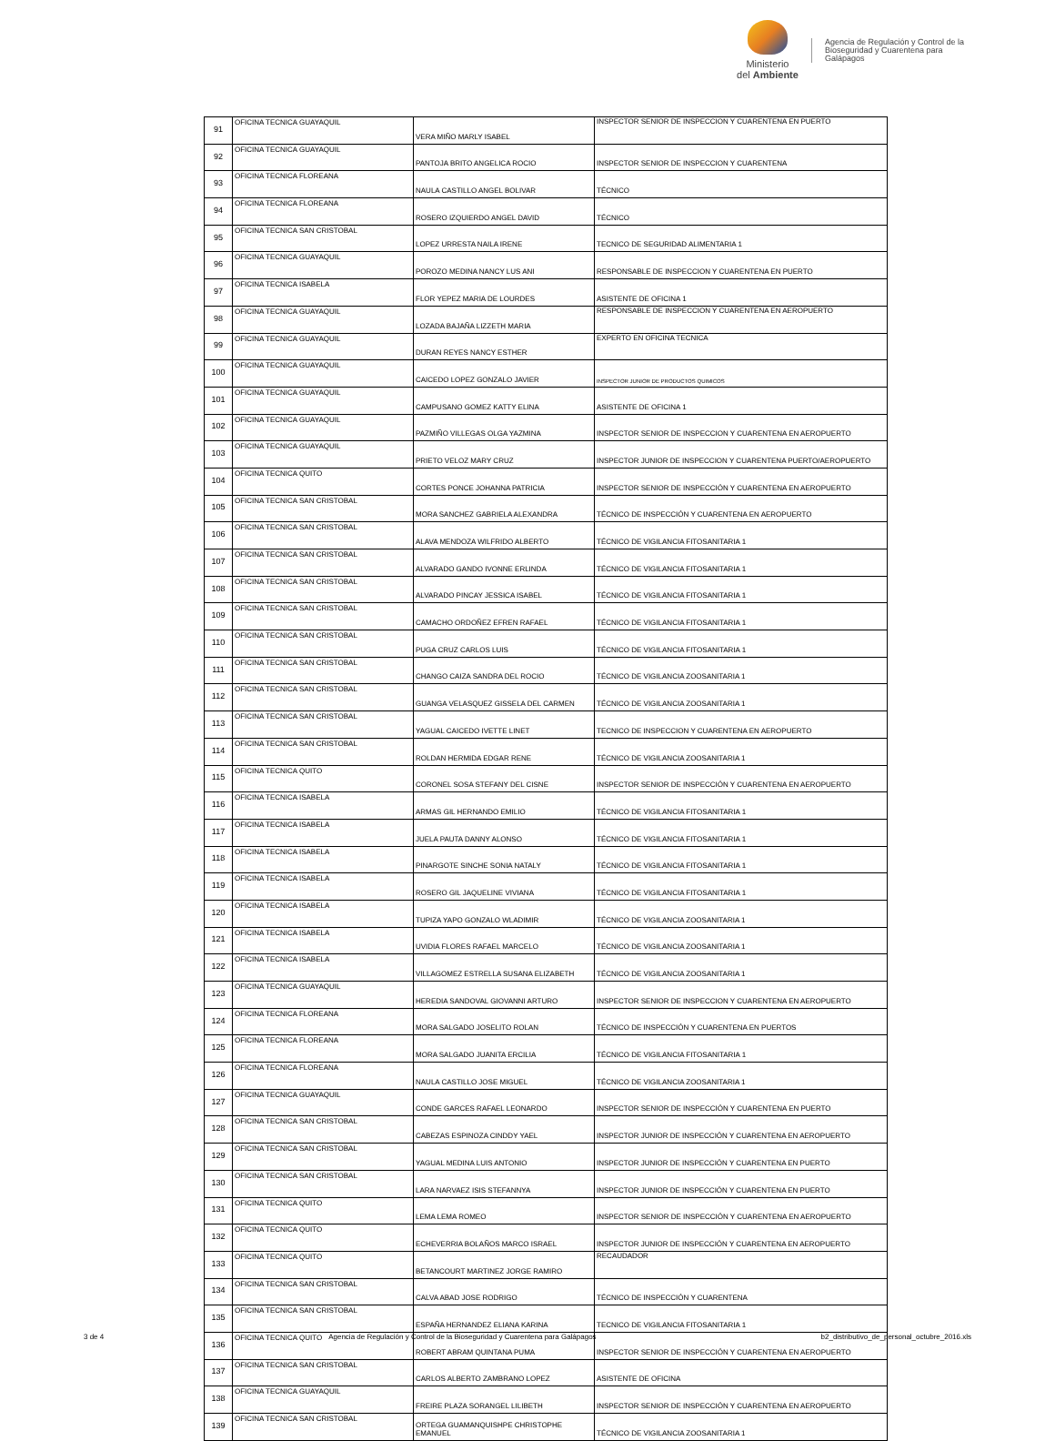Ministerio
del Ambiente
Agencia de Regulación y Control de la
Bioseguridad y Cuarentena para
Galápagos
| 91 | OFICINA TECNICA GUAYAQUIL | VERA MIÑO MARLY ISABEL | INSPECTOR SENIOR DE INSPECCION Y CUARENTENA EN PUERTO |
| 92 | OFICINA TECNICA GUAYAQUIL | PANTOJA BRITO ANGELICA ROCIO | INSPECTOR SENIOR DE INSPECCION Y CUARENTENA |
| 93 | OFICINA TECNICA FLOREANA | NAULA CASTILLO ANGEL BOLIVAR | TÉCNICO |
| 94 | OFICINA TECNICA FLOREANA | ROSERO IZQUIERDO ANGEL DAVID | TÉCNICO |
| 95 | OFICINA TECNICA SAN CRISTOBAL | LOPEZ URRESTA NAILA IRENE | TECNICO DE SEGURIDAD ALIMENTARIA 1 |
| 96 | OFICINA TECNICA GUAYAQUIL | POROZO MEDINA NANCY LUS ANI | RESPONSABLE DE INSPECCION Y CUARENTENA EN PUERTO |
| 97 | OFICINA TECNICA ISABELA | FLOR YEPEZ MARIA DE LOURDES | ASISTENTE DE OFICINA 1 |
| 98 | OFICINA TECNICA GUAYAQUIL | LOZADA BAJAÑA LIZZETH MARIA | RESPONSABLE DE INSPECCION Y CUARENTENA EN AEROPUERTO |
| 99 | OFICINA TECNICA GUAYAQUIL | DURAN REYES NANCY ESTHER | EXPERTO EN OFICINA TECNICA |
| 100 | OFICINA TECNICA GUAYAQUIL | CAICEDO LOPEZ GONZALO JAVIER | INSPECTOR JUNIOR DE PRODUCTOS QUIMICOS |
| 101 | OFICINA TECNICA GUAYAQUIL | CAMPUSANO GOMEZ KATTY ELINA | ASISTENTE DE OFICINA 1 |
| 102 | OFICINA TECNICA GUAYAQUIL | PAZMIÑO VILLEGAS OLGA YAZMINA | INSPECTOR SENIOR DE INSPECCION Y CUARENTENA EN AEROPUERTO |
| 103 | OFICINA TECNICA GUAYAQUIL | PRIETO VELOZ MARY CRUZ | INSPECTOR JUNIOR DE INSPECCION Y CUARENTENA PUERTO/AEROPUERTO |
| 104 | OFICINA TECNICA QUITO | CORTES PONCE JOHANNA PATRICIA | INSPECTOR SENIOR DE INSPECCIÓN Y CUARENTENA EN AEROPUERTO |
| 105 | OFICINA TECNICA SAN CRISTOBAL | MORA SANCHEZ GABRIELA ALEXANDRA | TÉCNICO DE INSPECCIÓN Y CUARENTENA EN AEROPUERTO |
| 106 | OFICINA TECNICA SAN CRISTOBAL | ALAVA MENDOZA WILFRIDO ALBERTO | TÉCNICO DE VIGILANCIA FITOSANITARIA 1 |
| 107 | OFICINA TECNICA SAN CRISTOBAL | ALVARADO GANDO IVONNE ERLINDA | TÉCNICO DE VIGILANCIA FITOSANITARIA 1 |
| 108 | OFICINA TECNICA SAN CRISTOBAL | ALVARADO PINCAY JESSICA ISABEL | TÉCNICO DE VIGILANCIA FITOSANITARIA 1 |
| 109 | OFICINA TECNICA SAN CRISTOBAL | CAMACHO ORDOÑEZ EFREN RAFAEL | TÉCNICO DE VIGILANCIA FITOSANITARIA 1 |
| 110 | OFICINA TECNICA SAN CRISTOBAL | PUGA CRUZ CARLOS LUIS | TÉCNICO DE VIGILANCIA FITOSANITARIA 1 |
| 111 | OFICINA TECNICA SAN CRISTOBAL | CHANGO CAIZA SANDRA DEL ROCIO | TÉCNICO DE VIGILANCIA ZOOSANITARIA 1 |
| 112 | OFICINA TECNICA SAN CRISTOBAL | GUANGA VELASQUEZ GISSELA DEL CARMEN | TÉCNICO DE VIGILANCIA ZOOSANITARIA 1 |
| 113 | OFICINA TECNICA SAN CRISTOBAL | YAGUAL CAICEDO IVETTE LINET | TECNICO DE INSPECCION Y CUARENTENA EN AEROPUERTO |
| 114 | OFICINA TECNICA SAN CRISTOBAL | ROLDAN HERMIDA EDGAR RENE | TÉCNICO DE VIGILANCIA ZOOSANITARIA 1 |
| 115 | OFICINA TECNICA QUITO | CORONEL SOSA STEFANY DEL CISNE | INSPECTOR SENIOR DE INSPECCIÓN Y CUARENTENA EN AEROPUERTO |
| 116 | OFICINA TECNICA ISABELA | ARMAS GIL HERNANDO EMILIO | TÉCNICO DE VIGILANCIA FITOSANITARIA 1 |
| 117 | OFICINA TECNICA ISABELA | JUELA PAUTA DANNY ALONSO | TÉCNICO DE VIGILANCIA FITOSANITARIA 1 |
| 118 | OFICINA TECNICA ISABELA | PINARGOTE SINCHE SONIA NATALY | TÉCNICO DE VIGILANCIA FITOSANITARIA 1 |
| 119 | OFICINA TECNICA ISABELA | ROSERO GIL JAQUELINE VIVIANA | TÉCNICO DE VIGILANCIA FITOSANITARIA 1 |
| 120 | OFICINA TECNICA ISABELA | TUPIZA YAPO GONZALO WLADIMIR | TÉCNICO DE VIGILANCIA ZOOSANITARIA 1 |
| 121 | OFICINA TECNICA ISABELA | UVIDIA FLORES RAFAEL MARCELO | TÉCNICO DE VIGILANCIA ZOOSANITARIA 1 |
| 122 | OFICINA TECNICA ISABELA | VILLAGOMEZ ESTRELLA SUSANA ELIZABETH | TÉCNICO DE VIGILANCIA ZOOSANITARIA 1 |
| 123 | OFICINA TECNICA GUAYAQUIL | HEREDIA SANDOVAL GIOVANNI ARTURO | INSPECTOR SENIOR DE INSPECCION Y CUARENTENA EN AEROPUERTO |
| 124 | OFICINA TECNICA FLOREANA | MORA SALGADO JOSELITO ROLAN | TÉCNICO DE INSPECCIÓN Y CUARENTENA EN PUERTOS |
| 125 | OFICINA TECNICA FLOREANA | MORA SALGADO JUANITA ERCILIA | TÉCNICO DE VIGILANCIA FITOSANITARIA 1 |
| 126 | OFICINA TECNICA FLOREANA | NAULA CASTILLO JOSE MIGUEL | TÉCNICO DE VIGILANCIA ZOOSANITARIA 1 |
| 127 | OFICINA TECNICA GUAYAQUIL | CONDE GARCES RAFAEL LEONARDO | INSPECTOR SENIOR DE INSPECCIÓN Y CUARENTENA EN PUERTO |
| 128 | OFICINA TECNICA SAN CRISTOBAL | CABEZAS ESPINOZA CINDDY YAEL | INSPECTOR JUNIOR DE INSPECCIÓN Y CUARENTENA EN AEROPUERTO |
| 129 | OFICINA TECNICA SAN CRISTOBAL | YAGUAL MEDINA LUIS ANTONIO | INSPECTOR JUNIOR DE INSPECCIÓN Y CUARENTENA EN PUERTO |
| 130 | OFICINA TECNICA SAN CRISTOBAL | LARA NARVAEZ ISIS STEFANNYA | INSPECTOR JUNIOR DE INSPECCIÓN Y CUARENTENA EN PUERTO |
| 131 | OFICINA TECNICA QUITO | LEMA LEMA ROMEO | INSPECTOR SENIOR DE INSPECCIÓN Y CUARENTENA EN AEROPUERTO |
| 132 | OFICINA TECNICA QUITO | ECHEVERRIA BOLAÑOS MARCO ISRAEL | INSPECTOR JUNIOR DE INSPECCIÓN Y CUARENTENA EN AEROPUERTO |
| 133 | OFICINA TECNICA QUITO | BETANCOURT MARTINEZ JORGE RAMIRO | RECAUDADOR |
| 134 | OFICINA TECNICA SAN CRISTOBAL | CALVA ABAD JOSE RODRIGO | TÉCNICO DE INSPECCIÓN Y CUARENTENA |
| 135 | OFICINA TECNICA SAN CRISTOBAL | ESPAÑA HERNANDEZ ELIANA KARINA | TECNICO DE VIGILANCIA FITOSANITARIA 1 |
| 136 | OFICINA TECNICA QUITO | ROBERT ABRAM QUINTANA PUMA | INSPECTOR SENIOR DE INSPECCIÓN Y CUARENTENA EN AEROPUERTO |
| 137 | OFICINA TECNICA SAN CRISTOBAL | CARLOS ALBERTO ZAMBRANO LOPEZ | ASISTENTE DE OFICINA |
| 138 | OFICINA TECNICA GUAYAQUIL | FREIRE PLAZA SORANGEL LILIBETH | INSPECTOR SENIOR DE INSPECCIÓN Y CUARENTENA EN AEROPUERTO |
| 139 | OFICINA TECNICA SAN CRISTOBAL | ORTEGA GUAMANQUISHPE CHRISTOPHE EMANUEL | TÉCNICO DE VIGILANCIA ZOOSANITARIA 1 |
3 de 4 Agencia de Regulación y Control de la Bioseguridad y Cuarentena para Galápagos b2_distributivo_de_personal_octubre_2016.xls